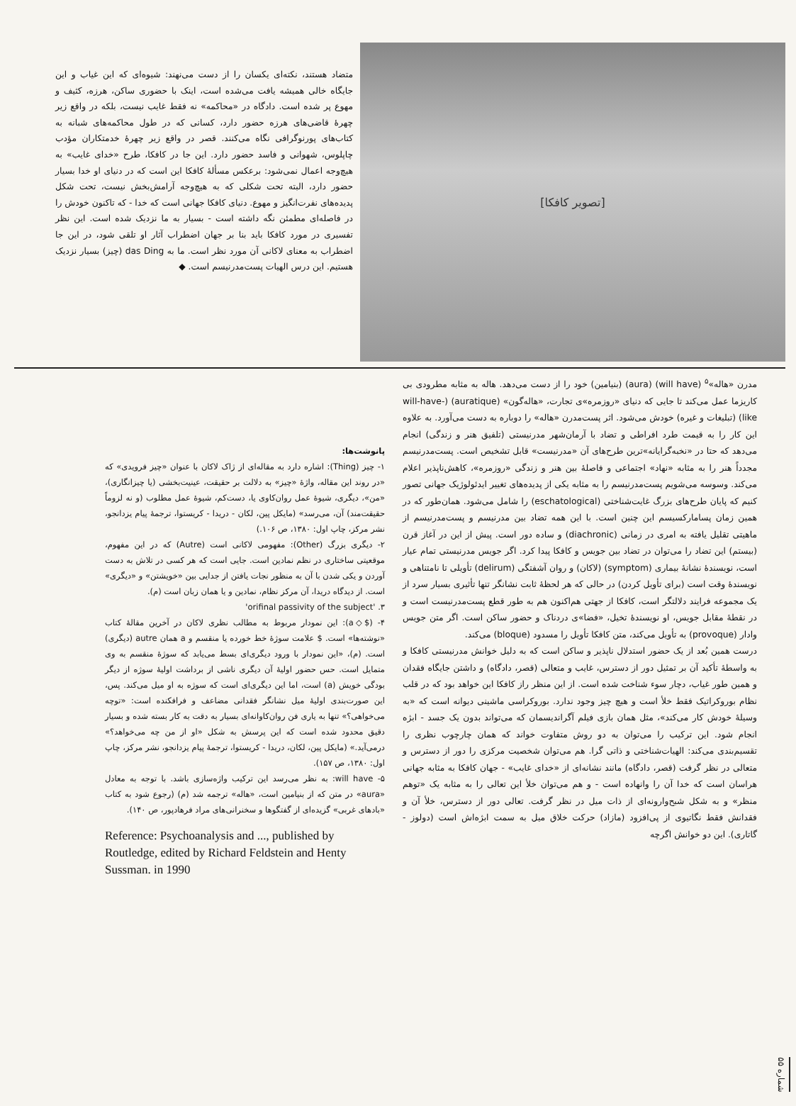[تصویر کافکا]
متضاد هستند، نکته‌ای یکسان را از دست می‌نهند: شیوه‌ای که این غیاب و این جایگاه خالی همیشه یافت می‌شده است، اینک با حضوری ساکن، هرزه، کثیف و مهوع پر شده است. دادگاه در «محاکمه» نه فقط غایب نیست، بلکه در واقع زیر چهرهٔ قاضی‌های هرزه حضور دارد، کسانی که در طول محاکمه‌های شبانه به کتاب‌های پورنوگرافی نگاه می‌کنند. قصر در واقع زیر چهرهٔ خدمتکاران مؤدب چاپلوس، شهوانی و فاسد حضور دارد. این جا در کافکا، طرح «خدای غایب» به هیچ‌وجه اعمال نمی‌شود: برعکس مسألهٔ کافکا این است که در دنیای او خدا بسیار حضور دارد، البته تحت شکلی که به هیچ‌وجه آرامش‌بخش نیست، تحت شکل پدیده‌های نفرت‌انگیز و مهوع. دنیای کافکا جهانی است که خدا - که تاکنون خودش را در فاصله‌ای مطمئن نگه داشته است - بسیار به ما نزدیک شده است. این نظر تفسیری در مورد کافکا باید بنا بر جهان اضطراب آثار او تلقی شود، در این جا اضطراب به معنای لاکانی آن مورد نظر است. ما به das Ding (چیز) بسیار نزدیک هستیم. این درس الهیات پست‌مدرنیسم است. ◆
مدرن «هاله»<sup>۵</sup> (will have) (aura) (بنیامین) خود را از دست می‌دهد. هاله به مثابه مطرودی بی کاریزما عمل می‌کند تا جایی که دنیای «روزمره»ی تجارت، «هاله‌گون» (auratique) (will-have-like) (تبلیغات و غیره) خودش می‌شود. اثر پست‌مدرن «هاله» را دوباره به دست می‌آورد. به علاوه این کار را به قیمت طرد افراطی و تضاد با آرمان‌شهر مدرنیستی (تلفیق هنر و زندگی) انجام می‌دهد که حتا در «نخبه‌گرایانه»ترین طرح‌های آن «مدرنیست» قابل تشخیص است. پست‌مدرنیسم مجدداً هنر را به مثابه «نهاد» اجتماعی و فاصلهٔ بین هنر و زندگی «روزمره»، کاهش‌ناپذیر اعلام می‌کند. وسوسه می‌شویم پست‌مدرنیسم را به مثابه یکی از پدیده‌های تغییر ایدئولوژیک جهانی تصور کنیم که پایان طرح‌های بزرگ غایت‌شناختی (eschatological) را شامل می‌شود. همان‌طور که در همین زمان پسامارکسیسم این چنین است. با این همه تضاد بین مدرنیسم و پست‌مدرنیسم از ماهیتی تقلیل یافته به امری در زمانی (diachronic) و ساده دور است. پیش از این در آغاز قرن (بیستم) این تضاد را می‌توان در تضاد بین جویس و کافکا پیدا کرد. اگر جویس مدرنیستی تمام عیار است، نویسندهٔ نشانهٔ بیماری (symptom) (لاکان) و روان آشفتگی (delirum) تأویلی تا نامتناهی و نویسندهٔ وقت است (برای تأویل کردن) در حالی که هر لحظهٔ ثابت نشانگر تنها تأثیری بسیار سرد از یک مجموعه فرایند دلالتگر است، کافکا از جهتی هم‌اکنون هم به طور قطع پست‌مدرنیست است و در نقطهٔ مقابل جویس، او نویسندهٔ تخیل، «فضا»ی دردناک و حضور ساکن است. اگر متن جویس وادار (provoque) به تأویل می‌کند، متن کافکا تأویل را مسدود (bloque) می‌کند.
درست همین بُعد از یک حضور استدلال ناپذیر و ساکن است که به دلیل خوانش مدرنیستی کافکا و به واسطهٔ تأکید آن بر تمثیل دور از دسترس، غایب و متعالی (قصر، دادگاه) و داشتن جایگاه فقدان و همین طور غیاب، دچار سوء شناخت شده است. از این منظر راز کافکا این خواهد بود که در قلب نظام بوروکراتیک فقط خلأ است و هیچ چیز وجود ندارد. بوروکراسی ماشینی دیوانه است که «به وسیلهٔ خودش کار می‌کند»، مثل همان بازی فیلم آگراندیسمان که می‌تواند بدون یک جسد - ابژه انجام شود. این ترکیب را می‌توان به دو روش متفاوت خواند که همان چارچوب نظری را تقسیم‌بندی می‌کند: الهیات‌شناختی و ذاتی گرا. هم می‌توان شخصیت مرکزی را دور از دسترس و متعالی در نظر گرفت (قصر، دادگاه) مانند نشانه‌ای از «خدای غایب» - جهان کافکا به مثابه جهانی هراسان است که خدا آن را وانهاده است - و هم می‌توان خلأ این تعالی را به مثابه یک «توهم منظر» و به شکل شبح‌وارونه‌ای از ذات میل در نظر گرفت. تعالی دور از دسترس، خلأ آن و فقدانش فقط نگاتیوی از پی‌افزود (مازاد) حرکت خلاق میل به سمت ابژه‌اش است (دولوز - گاتاری). این دو خوانش اگرچه
پانوشت‌ها:
۱- چیز (Thing): اشاره دارد به مقاله‌ای از ژاک لاکان با عنوان «چیز فرویدی» که «در روند این مقاله، واژهٔ «چیز» به دلالت بر حقیقت، عینیت‌بخشی (یا چیزانگاری)، «من»، دیگری، شیوهٔ عمل روان‌کاوی یا، دست‌کم، شیوهٔ عمل مطلوب (و نه لزوماً حقیقت‌مند) آن، می‌رسد» (مایکل پین، لکان - دریدا - کریستوا، ترجمهٔ پیام یزدانجو، نشر مرکز، چاپ اول: ۱۳۸۰، ص ۱۰۶.)
۲- دیگری بزرگ (Other): مفهومی لاکانی است (Autre) که در این مفهوم، موقعیتی ساختاری در نظم نمادین است. جایی است که هر کسی در تلاش به دست آوردن و یکی شدن با آن به منظور نجات یافتن از جدایی بین «خویشتن» و «دیگری» است. از دیدگاه دریدا، آن مرکز نظام، نمادین و یا همان زبان است (م).
۳. 'orifinal passivity of the subject'
۴- ($◇a): این نمودار مربوط به مطالب نظری لاکان در آخرین مقالهٔ کتاب «نوشته‌ها» است. $ علامت سوژهٔ خط خورده یا منقسم و a همان autre (دیگری) است. (م)، «این نمودار با ورود دیگری‌ای بسط می‌یابد که سوژهٔ منقسم به وی متمایل است. حس حضور اولیهٔ آن دیگری ناشی از برداشت اولیهٔ سوژه از دیگر بودگی خویش (a) است، اما این دیگری‌ای است که سوژه به او میل می‌کند. پس، این صورت‌بندی اولیهٔ میل نشانگر فقدانی مضاعف و فرافکنده است: «توچه می‌خواهی؟» تنها به یاری فن روان‌کاوانه‌ای بسیار به دقت به کار بسته شده و بسیار دقیق محدود شده است که این پرسش به شکل «او از من چه می‌خواهد؟» درمی‌آید.» (مایکل پین، لکان، دریدا - کریستوا، ترجمهٔ پیام یزدانجو، نشر مرکز، چاپ اول: ۱۳۸۰، ص ۱۵۷).
۵- will have: به نظر می‌رسد این ترکیب واژه‌سازی باشد. با توجه به معادل «aura» در متن که از بنیامین است، «هاله» ترجمه شد (م) (رجوع شود به کتاب «بادهای غربی» گزیده‌ای از گفتگوها و سخنرانی‌های مراد فرهادپور، ص ۱۴۰).
Reference: Psychoanalysis and ..., published by Routledge, edited by Richard Feldstein and Henty Sussman. in 1990
شماره ۵۵